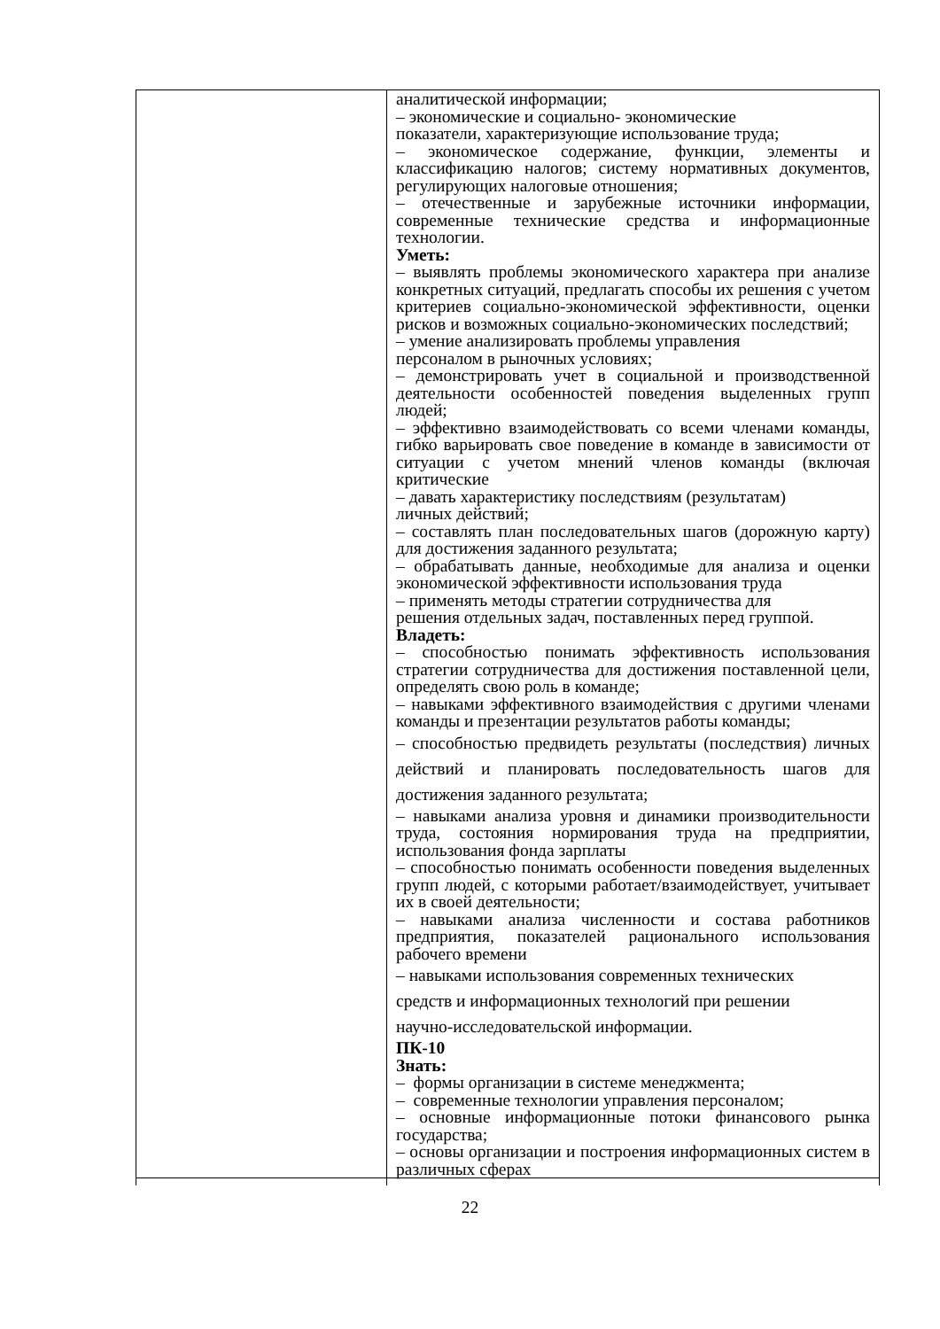| | аналитической информации; – экономические и социально- экономические показатели, характеризующие использование труда; – экономическое содержание, функции, элементы и классификацию налогов; систему нормативных документов, регулирующих налоговые отношения; – отечественные и зарубежные источники информации, современные технические средства и информационные технологии. Уметь: – выявлять проблемы экономического характера при анализе конкретных ситуаций, предлагать способы их решения с учетом критериев социально-экономической эффективности, оценки рисков и возможных социально-экономических последствий; – умение анализировать проблемы управления персоналом в рыночных условиях; – демонстрировать учет в социальной и производственной деятельности особенностей поведения выделенных групп людей; – эффективно взаимодействовать со всеми членами команды, гибко варьировать свое поведение в команде в зависимости от ситуации с учетом мнений членов команды (включая критические – давать характеристику последствиям (результатам) личных действий; – составлять план последовательных шагов (дорожную карту) для достижения заданного результата; – обрабатывать данные, необходимые для анализа и оценки экономической эффективности использования труда – применять методы стратегии сотрудничества для решения отдельных задач, поставленных перед группой. Владеть: – способностью понимать эффективность использования стратегии сотрудничества для достижения поставленной цели, определять свою роль в команде; – навыками эффективного взаимодействия с другими членами команды и презентации результатов работы команды; – способностью предвидеть результаты (последствия) личных действий и планировать последовательность шагов для достижения заданного результата; – навыками анализа уровня и динамики производительности труда, состояния нормирования труда на предприятии, использования фонда зарплаты – способностью понимать особенности поведения выделенных групп людей, с которыми работает/взаимодействует, учитывает их в своей деятельности; – навыками анализа численности и состава работников предприятия, показателей рационального использования рабочего времени – навыками использования современных технических средств и информационных технологий при решении научно-исследовательской информации. ПК-10 Знать: – формы организации в системе менеджмента; – современные технологии управления персоналом; – основные информационные потоки финансового рынка государства; – основы организации и построения информационных систем в различных сферах |
22